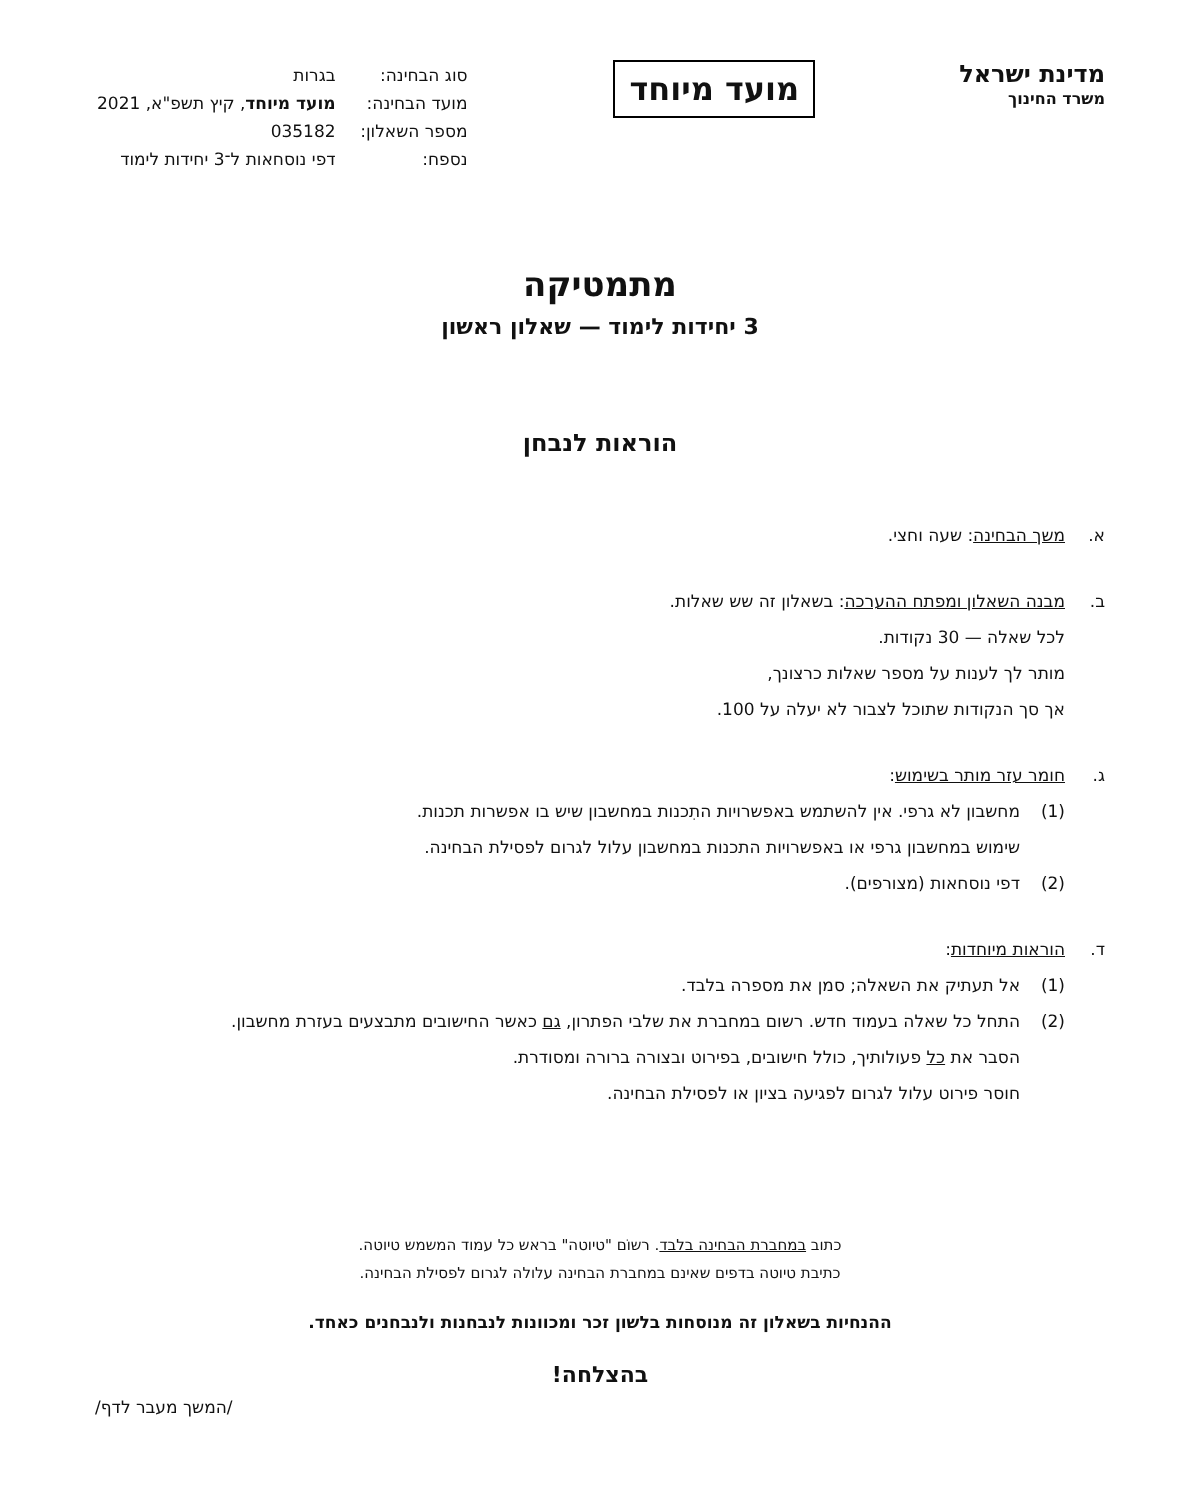מדינת ישראל
משרד החינוך
מועד מיוחד
| סוג הבחינה: | בגרות |
| מועד הבחינה: | מועד מיוחד , קיץ תשפ"א, 2021 |
| מספר השאלון: | 035182 |
| נספח: | דפי נוסחאות ל־3 יחידות לימוד |
מתמטיקה
3 יחידות לימוד — שאלון ראשון
הוראות לנבחן
א. משך הבחינה: שעה וחצי.
ב. מבנה השאלון ומפתח ההערכה: בשאלון זה שש שאלות.
לכל שאלה — 30 נקודות.
מותר לך לענות על מספר שאלות כרצונך,
אך סך הנקודות שתוכל לצבור לא יעלה על 100.
ג. חומר עזר מותר בשימוש:
(1) מחשבון לא גרפי. אין להשתמש באפשרויות התִכנות במחשבון שיש בו אפשרות תכנות.
שימוש במחשבון גרפי או באפשרויות התכנות במחשבון עלול לגרום לפסילת הבחינה.
(2) דפי נוסחאות (מצורפים).
ד. הוראות מיוחדות:
(1) אל תעתיק את השאלה; סמן את מספרה בלבד.
(2) התחל כל שאלה בעמוד חדש. רשום במחברת את שלבי הפתרון, גם כאשר החישובים מתבצעים בעזרת מחשבון.
הסבר את כל פעולותיך, כולל חישובים, בפירוט ובצורה ברורה ומסודרת.
חוסר פירוט עלול לגרום לפגיעה בציון או לפסילת הבחינה.
כתוב במחברת הבחינה בלבד. רשוֹם "טיוטה" בראש כל עמוד המשמש טיוטה.
כתיבת טיוטה בדפים שאינם במחברת הבחינה עלולה לגרום לפסילת הבחינה.
ההנחיות בשאלון זה מנוסחות בלשון זכר ומכוונות לנבחנות ולנבחנים כאחד.
בהצלחה!
/המשך מעבר לדף/